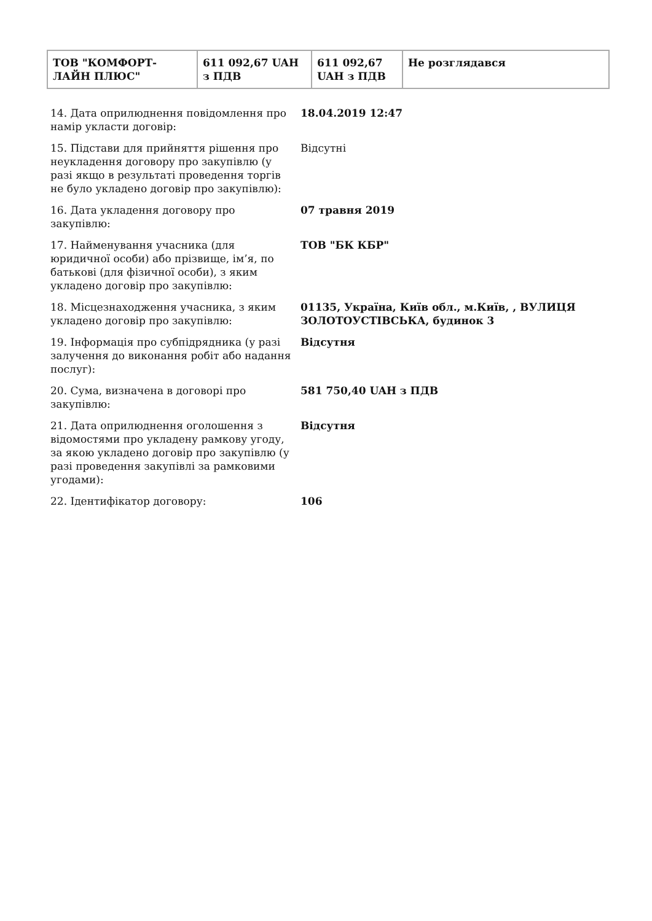| ТОВ "КОМФОРТ-ЛАЙН ПЛЮС" | 611 092,67 UAH з ПДВ | 611 092,67 UAH з ПДВ | Не розглядався |
| 14. Дата оприлюднення повідомлення про намір укласти договір: | 18.04.2019 12:47 |
| 15. Підстави для прийняття рішення про неукладення договору про закупівлю (у разі якщо в результаті проведення торгів не було укладено договір про закупівлю): | Відсутні |
| 16. Дата укладення договору про закупівлю: | 07 травня 2019 |
| 17. Найменування учасника (для юридичної особи) або прізвище, ім’я, по батькові (для фізичної особи), з яким укладено договір про закупівлю: | ТОВ "БК КБР" |
| 18. Місцезнаходження учасника, з яким укладено договір про закупівлю: | 01135, Україна, Київ обл., м.Київ, , ВУЛИЦЯ ЗОЛОТОУСТІВСЬКА, будинок 3 |
| 19. Інформація про субпідрядника (у разі залучення до виконання робіт або надання послуг): | Відсутня |
| 20. Сума, визначена в договорі про закупівлю: | 581 750,40 UAH з ПДВ |
| 21. Дата оприлюднення оголошення з відомостями про укладену рамкову угоду, за якою укладено договір про закупівлю (у разі проведення закупівлі за рамковими угодами): | Відсутня |
| 22. Ідентифікатор договору: | 106 |